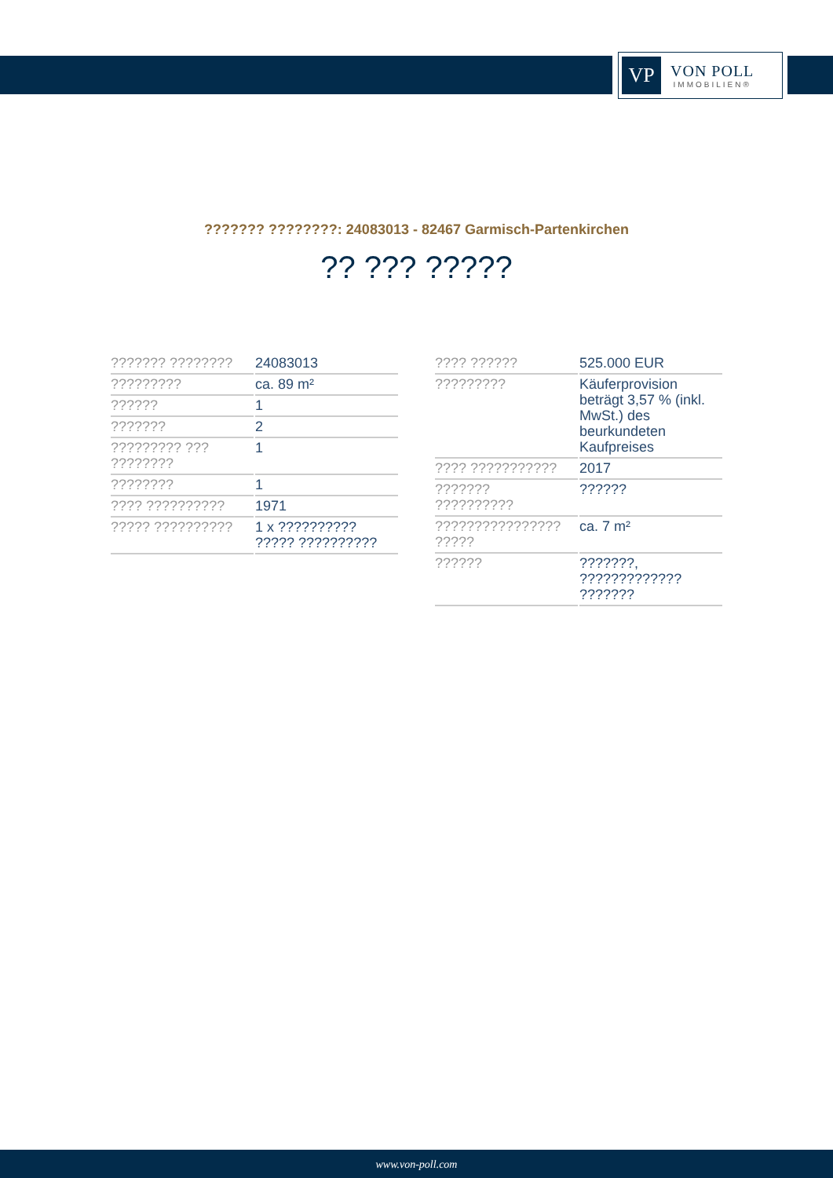VP
VON POLL
IMMOBILIEN®
??????? ????????: 24083013 - 82467 Garmisch-Partenkirchen
?? ??? ?????
| ??????? ???????? | 24083013 |
| ????????? | ca. 89 m² |
| ?????? | 1 |
| ??????? | 2 |
| ????????? ??? ???????? | 1 |
| ???????? | 1 |
| ???? ?????????? | 1971 |
| ????? ?????????? | 1 x ?????????? ????? ?????????? |
| ???? ?????? | 525.000 EUR |
| ????????? | Käuferprovision beträgt 3,57 % (inkl. MwSt.) des beurkundeten Kaufpreises |
| ???? ??????????? | 2017 |
| ??????? ?????????? | ?????? |
| ???????????????? ????? | ca. 7 m² |
| ?????? | ???????, ????????????? ??????? |
www.von-poll.com